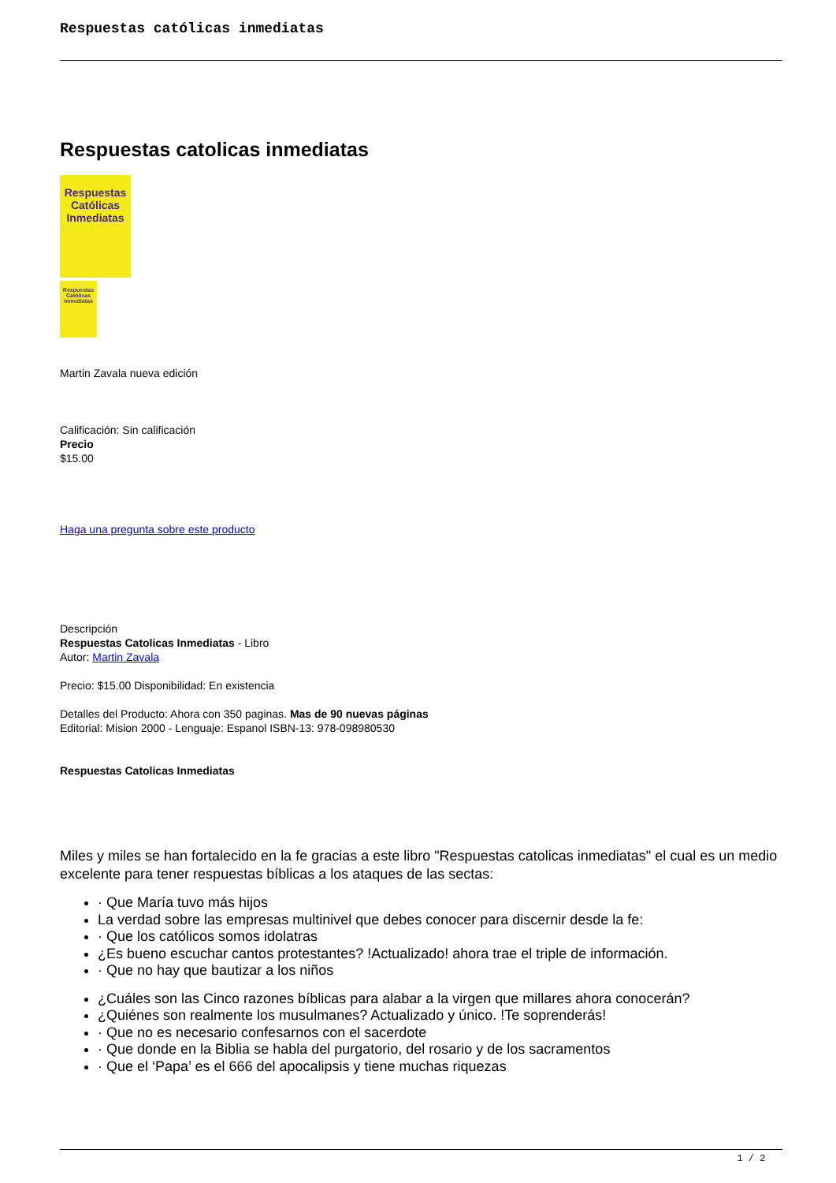Respuestas católicas inmediatas
Respuestas catolicas inmediatas
Respuestas
Católicas
Inmediatas
Respuestas
Católicas
Inmediatas
Martin Zavala nueva edición
Calificación: Sin calificación
Precio
$15.00
Haga una pregunta sobre este producto
Descripción
Respuestas Catolicas Inmediatas - Libro
Autor: Martin Zavala
Precio: $15.00 Disponibilidad: En existencia
Detalles del Producto: Ahora con 350 paginas. Mas de 90 nuevas páginas
Editorial: Mision 2000 - Lenguaje: Espanol ISBN-13: 978-098980530
Respuestas Catolicas Inmediatas
Miles y miles se han fortalecido en la fe gracias a este libro "Respuestas catolicas inmediatas" el cual es un medio excelente para tener respuestas bíblicas a los ataques de las sectas:
· Que María tuvo más hijos
La verdad sobre las empresas multinivel que debes conocer para discernir desde la fe:
· Que los católicos somos idolatras
¿Es bueno escuchar cantos protestantes? !Actualizado! ahora trae el triple de información.
· Que no hay que bautizar a los niños
¿Cuáles son las Cinco razones bíblicas para alabar a la virgen que millares ahora conocerán?
¿Quiénes son realmente los musulmanes? Actualizado y único. !Te soprenderás!
· Que no es necesario confesarnos con el sacerdote
· Que donde en la Biblia se habla del purgatorio, del rosario y de los sacramentos
· Que el ‘Papa’ es el 666 del apocalipsis y tiene muchas riquezas
1 / 2